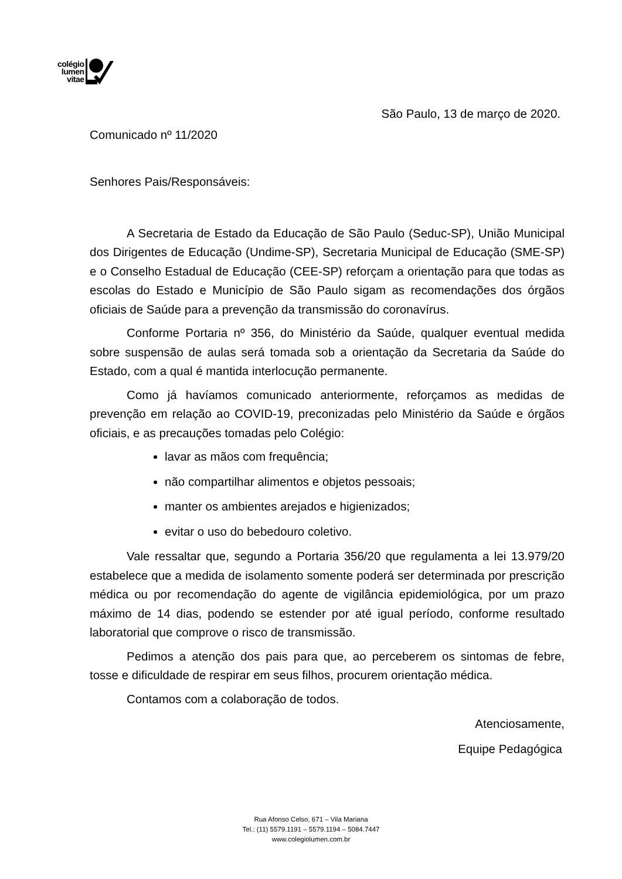colégio
lumen
vitae
São Paulo, 13 de março de 2020.
Comunicado nº 11/2020
Senhores Pais/Responsáveis:
A Secretaria de Estado da Educação de São Paulo (Seduc-SP), União Municipal dos Dirigentes de Educação (Undime-SP), Secretaria Municipal de Educação (SME-SP) e o Conselho Estadual de Educação (CEE-SP) reforçam a orientação para que todas as escolas do Estado e Município de São Paulo sigam as recomendações dos órgãos oficiais de Saúde para a prevenção da transmissão do coronavírus.
Conforme Portaria nº 356, do Ministério da Saúde, qualquer eventual medida sobre suspensão de aulas será tomada sob a orientação da Secretaria da Saúde do Estado, com a qual é mantida interlocução permanente.
Como já havíamos comunicado anteriormente, reforçamos as medidas de prevenção em relação ao COVID-19, preconizadas pelo Ministério da Saúde e órgãos oficiais, e as precauções tomadas pelo Colégio:
lavar as mãos com frequência;
não compartilhar alimentos e objetos pessoais;
manter os ambientes arejados e higienizados;
evitar o uso do bebedouro coletivo.
Vale ressaltar que, segundo a Portaria 356/20 que regulamenta a lei 13.979/20 estabelece que a medida de isolamento somente poderá ser determinada por prescrição médica ou por recomendação do agente de vigilância epidemiológica, por um prazo máximo de 14 dias, podendo se estender por até igual período, conforme resultado laboratorial que comprove o risco de transmissão.
Pedimos a atenção dos pais para que, ao perceberem os sintomas de febre, tosse e dificuldade de respirar em seus filhos, procurem orientação médica.
Contamos com a colaboração de todos.
Atenciosamente,
Equipe Pedagógica
Rua Afonso Celso, 671 – Vila Mariana
Tel.: (11) 5579.1191 – 5579.1194 – 5084.7447
www.colegiolumen.com.br